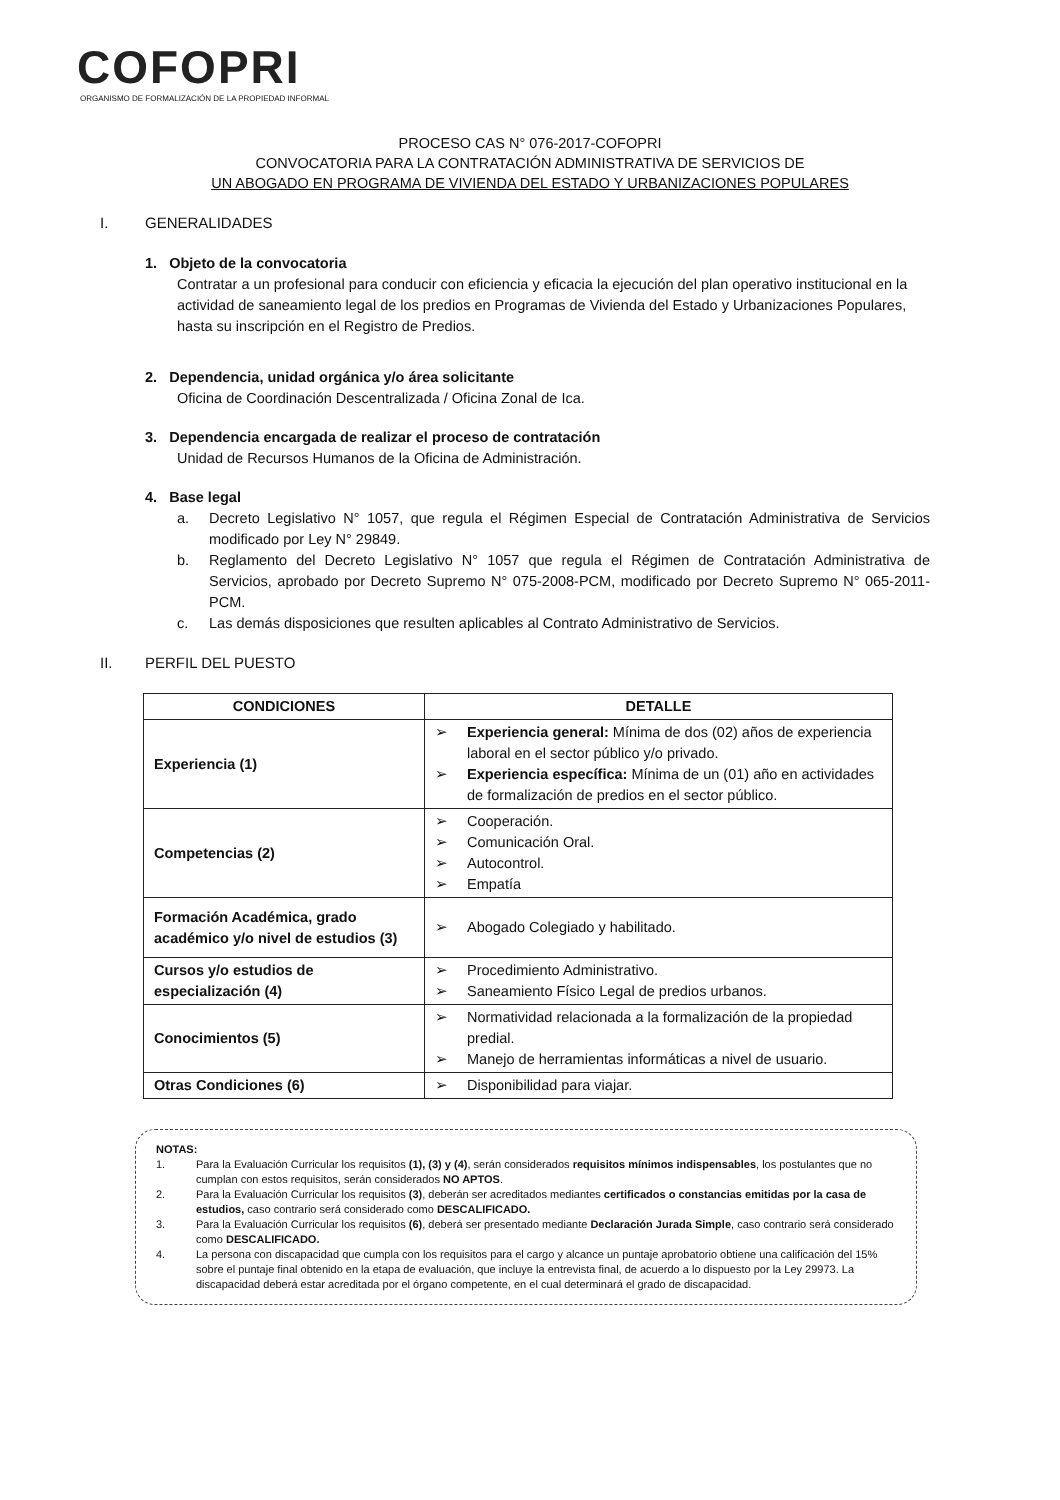COFOPRI
ORGANISMO DE FORMALIZACIÓN DE LA PROPIEDAD INFORMAL
PROCESO CAS N° 076-2017-COFOPRI
CONVOCATORIA PARA LA CONTRATACIÓN ADMINISTRATIVA DE SERVICIOS DE
UN ABOGADO EN PROGRAMA DE VIVIENDA DEL ESTADO Y URBANIZACIONES POPULARES
I. GENERALIDADES
1. Objeto de la convocatoria
Contratar a un profesional para conducir con eficiencia y eficacia la ejecución del plan operativo institucional en la actividad de saneamiento legal de los predios en Programas de Vivienda del Estado y Urbanizaciones Populares, hasta su inscripción en el Registro de Predios.
2. Dependencia, unidad orgánica y/o área solicitante
Oficina de Coordinación Descentralizada / Oficina Zonal de Ica.
3. Dependencia encargada de realizar el proceso de contratación
Unidad de Recursos Humanos de la Oficina de Administración.
4. Base legal
a. Decreto Legislativo N° 1057, que regula el Régimen Especial de Contratación Administrativa de Servicios modificado por Ley N° 29849.
b. Reglamento del Decreto Legislativo N° 1057 que regula el Régimen de Contratación Administrativa de Servicios, aprobado por Decreto Supremo N° 075-2008-PCM, modificado por Decreto Supremo N° 065-2011-PCM.
c. Las demás disposiciones que resulten aplicables al Contrato Administrativo de Servicios.
II. PERFIL DEL PUESTO
| CONDICIONES | DETALLE |
| --- | --- |
| Experiencia (1) | ➢ Experiencia general: Mínima de dos (02) años de experiencia laboral en el sector público y/o privado. ➢ Experiencia específica: Mínima de un (01) año en actividades de formalización de predios en el sector público. |
| Competencias (2) | ➢ Cooperación. ➢ Comunicación Oral. ➢ Autocontrol. ➢ Empatía |
| Formación Académica, grado académico y/o nivel de estudios (3) | ➢ Abogado Colegiado y habilitado. |
| Cursos y/o estudios de especialización (4) | ➢ Procedimiento Administrativo. ➢ Saneamiento Físico Legal de predios urbanos. |
| Conocimientos (5) | ➢ Normatividad relacionada a la formalización de la propiedad predial. ➢ Manejo de herramientas informáticas a nivel de usuario. |
| Otras Condiciones (6) | ➢ Disponibilidad para viajar. |
NOTAS:
1. Para la Evaluación Curricular los requisitos (1), (3) y (4), serán considerados requisitos mínimos indispensables, los postulantes que no cumplan con estos requisitos, serán considerados NO APTOS.
2. Para la Evaluación Curricular los requisitos (3), deberán ser acreditados mediantes certificados o constancias emitidas por la casa de estudios, caso contrario será considerado como DESCALIFICADO.
3. Para la Evaluación Curricular los requisitos (6), deberá ser presentado mediante Declaración Jurada Simple, caso contrario será considerado como DESCALIFICADO.
4. La persona con discapacidad que cumpla con los requisitos para el cargo y alcance un puntaje aprobatorio obtiene una calificación del 15% sobre el puntaje final obtenido en la etapa de evaluación, que incluye la entrevista final, de acuerdo a lo dispuesto por la Ley 29973. La discapacidad deberá estar acreditada por el órgano competente, en el cual determinará el grado de discapacidad.